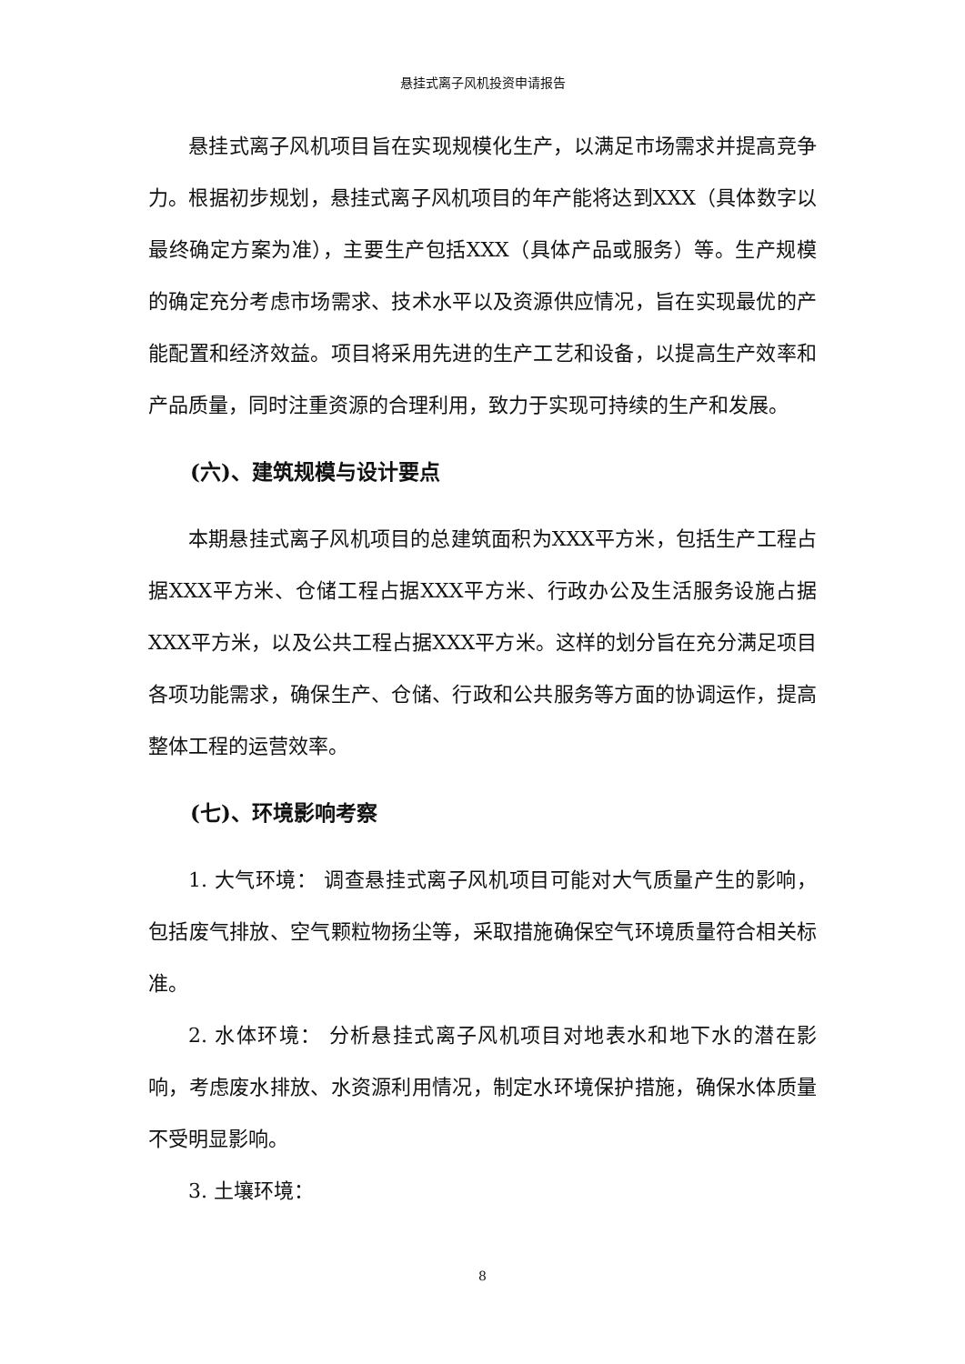悬挂式离子风机投资申请报告
悬挂式离子风机项目旨在实现规模化生产，以满足市场需求并提高竞争力。根据初步规划，悬挂式离子风机项目的年产能将达到XXX（具体数字以最终确定方案为准），主要生产包括XXX（具体产品或服务）等。生产规模的确定充分考虑市场需求、技术水平以及资源供应情况，旨在实现最优的产能配置和经济效益。项目将采用先进的生产工艺和设备，以提高生产效率和产品质量，同时注重资源的合理利用，致力于实现可持续的生产和发展。
(六)、建筑规模与设计要点
本期悬挂式离子风机项目的总建筑面积为XXX平方米，包括生产工程占据XXX平方米、仓储工程占据XXX平方米、行政办公及生活服务设施占据XXX平方米，以及公共工程占据XXX平方米。这样的划分旨在充分满足项目各项功能需求，确保生产、仓储、行政和公共服务等方面的协调运作，提高整体工程的运营效率。
(七)、环境影响考察
1. 大气环境： 调查悬挂式离子风机项目可能对大气质量产生的影响，包括废气排放、空气颗粒物扬尘等，采取措施确保空气环境质量符合相关标准。
2. 水体环境： 分析悬挂式离子风机项目对地表水和地下水的潜在影响，考虑废水排放、水资源利用情况，制定水环境保护措施，确保水体质量不受明显影响。
3. 土壤环境：
8